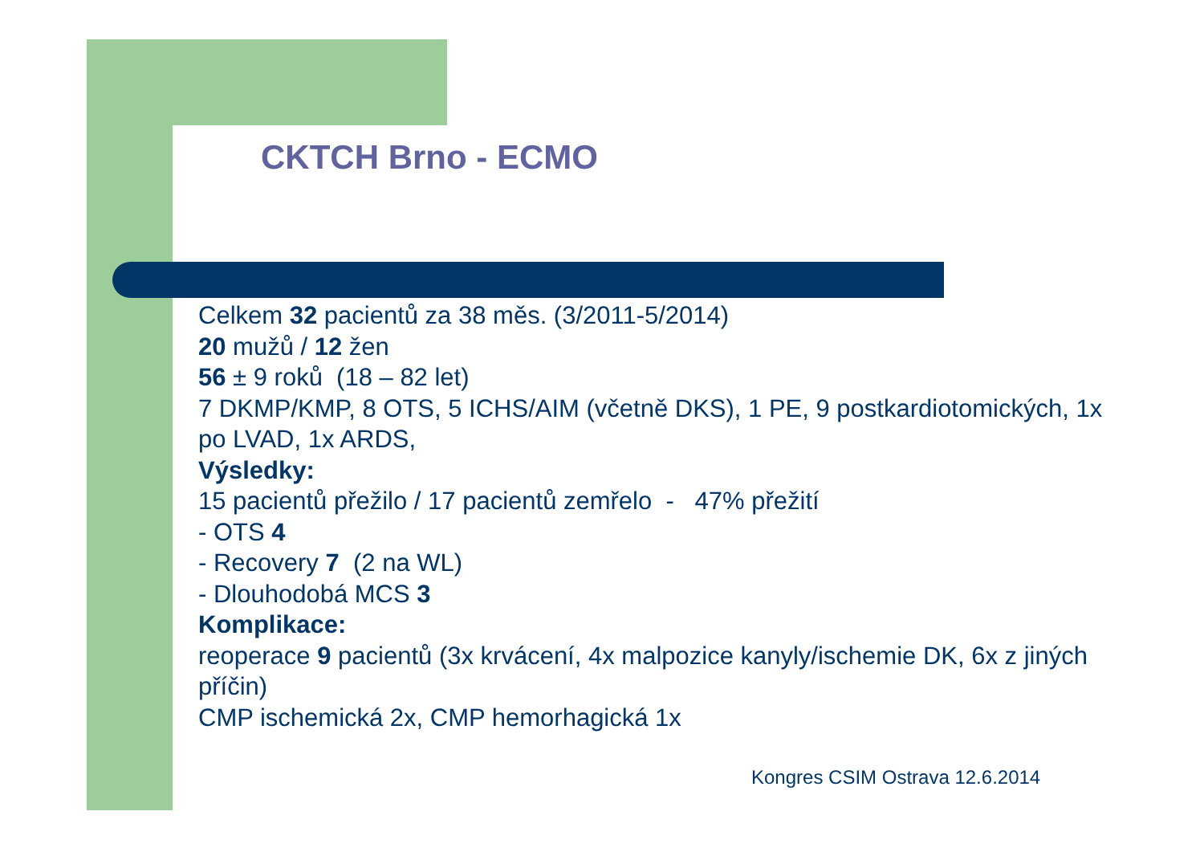CKTCH Brno - ECMO
Celkem 32 pacientů za 38 měs. (3/2011-5/2014)
20 mužů / 12 žen
56 ± 9 roků (18 – 82 let)
7 DKMP/KMP, 8 OTS, 5 ICHS/AIM (včetně DKS), 1 PE, 9 postkardiotomických, 1x po LVAD, 1x ARDS,
Výsledky:
15 pacientů přežilo / 17 pacientů zemřelo - 47% přežití
- OTS 4
- Recovery 7 (2 na WL)
- Dlouhodobá MCS 3
Komplikace:
reoperace 9 pacientů (3x krvácení, 4x malpozice kanyly/ischemie DK, 6x z jiných příčin)
CMP ischemická 2x, CMP hemorhagická 1x
Kongres CSIM Ostrava 12.6.2014